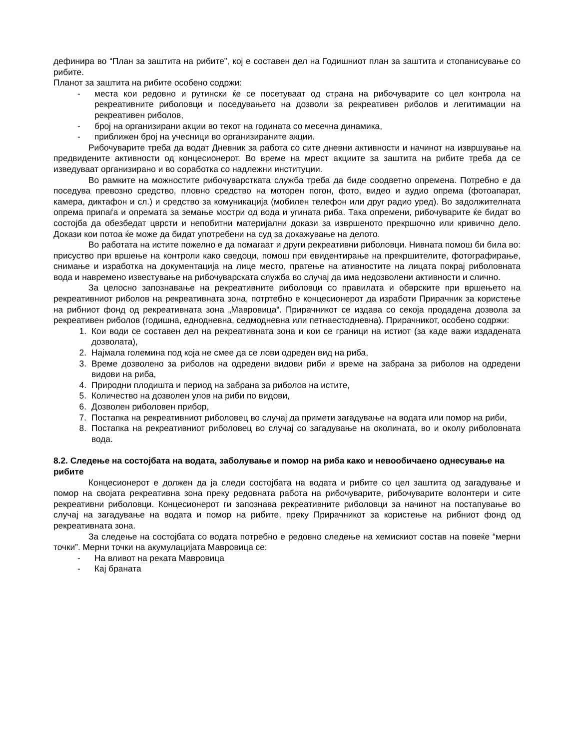дефинира во “План за заштита на рибите”, кој е составен дел на Годишниот план за заштита и стопанисување со рибите.
Планот за заштита на рибите особено содржи:
- места кои редовно и рутински ќе се посетуваат од страна на рибочуварите со цел контрола на рекреативните риболовци и поседувањето на дозволи за рекреативен риболов и легитимации на рекреативен риболов,
- број на организирани акции во текот на годината со месечна динамика,
- приближен број на учесници во организираните акции.
Рибочуварите треба да водат Дневник за работа со сите дневни активности и начинот на извршување на предвидените активности од концесионерот. Во време на мрест акциите за заштита на рибите треба да се изведуваат организирано и во соработка со надлежни институции.
Во рамките на можностите рибочуварстката служба треба да биде соодветно опремена. Потребно е да поседува превозно средство, пловно средство на моторен погон, фото, видео и аудио опрема (фотоапарат, камера, диктафон и сл.) и средство за комуникација (мобилен телефон или друг радио уред). Во задолжителната опрема припаѓа и опремата за земање мостри од вода и угината риба. Така опремени, рибочуварите ќе бидат во состојба да обезбедат цврсти и непобитни материјални докази за извршеното прекршочно или кривично дело. Докази кои потоа ќе може да бидат употребени на суд за докажување на делото.
Во работата на истите пожелно е да помагаат и други рекреативни риболовци. Нивната помош би била во: присуство при вршење на контроли како сведоци, помош при евидентирање на прекршителите, фотографирање, снимање и изработка на документација на лице место, пратење на ативностите на лицата покрај риболовната вода и навремено известување на рибочуварската служба во случај да има недозволени активности и слично.
За целосно запознавање на рекреативните риболовци со правилата и обврските при вршењето на рекреативниот риболов на рекреативната зона, потртебно е концесионерот да изработи Прирачник за користење на рибниот фонд од рекреативната зона „Мавровица“. Прирачникот се издава со секоја продадена дозвола за рекреативен риболов (годишна, еднодневна, седмодневна или петнаестодневна). Прирачникот, особено содржи:
1. Кои води се составен дел на рекреативната зона и кои се граници на истиот (за каде важи издадената дозволата),
2. Најмала големина под која не смее да се лови одреден вид на риба,
3. Време дозволено за риболов на одредени видови риби и време на забрана за риболов на одредени видови на риба,
4. Природни плодишта и период на забрана за риболов на истите,
5. Количество на дозволен улов на риби по видови,
6. Дозволен риболовен прибор,
7. Постапка на рекреативниот риболовец во случај да примети загадување на водата или помор на риби,
8. Постапка на рекреативниот риболовец во случај со загадување на околината, во и околу риболовната вода.
8.2. Следење на состојбата на водата, заболување и помор на риба како и невообичаено однесување на рибите
Концесионерот е должен да ја следи состојбата на водата и рибите со цел заштита од загадување и помор на својата рекреативна зона преку редовната работа на рибочуварите, рибочуварите волонтери и сите рекреативни риболовци. Концесионерот ги запознава рекреативните риболовци за начинот на постапување во случај на загадување на водата и помор на рибите, преку Прирачникот за користење на рибниот фонд од рекреативната зона.
За следење на состојбата со водата потребно е редовно следење на хемискиот состав на повеќе “мерни точки”. Мерни точки на акумулацијата Мавровица се:
- На вливот на реката Мавровица
- Кај браната